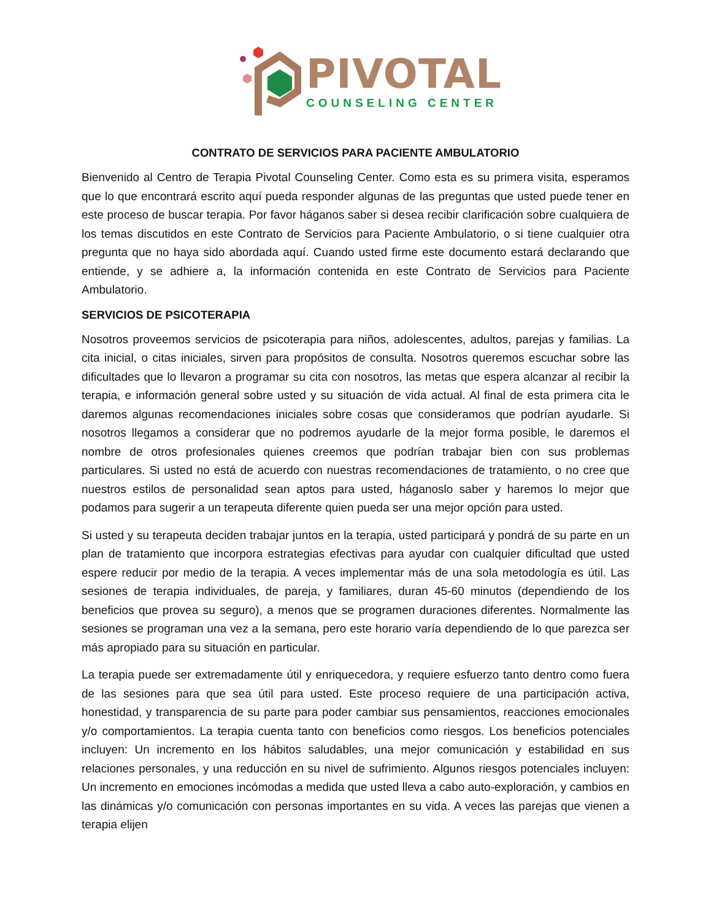PIVOTAL
COUNSELING CENTER
CONTRATO DE SERVICIOS PARA PACIENTE AMBULATORIO
Bienvenido al Centro de Terapia Pivotal Counseling Center. Como esta es su primera visita, esperamos que lo que encontrará escrito aquí pueda responder algunas de las preguntas que usted puede tener en este proceso de buscar terapia. Por favor háganos saber si desea recibir clarificación sobre cualquiera de los temas discutidos en este Contrato de Servicios para Paciente Ambulatorio, o si tiene cualquier otra pregunta que no haya sido abordada aquí. Cuando usted firme este documento estará declarando que entiende, y se adhiere a, la información contenida en este Contrato de Servicios para Paciente Ambulatorio.
SERVICIOS DE PSICOTERAPIA
Nosotros proveemos servicios de psicoterapia para niños, adolescentes, adultos, parejas y familias. La cita inicial, o citas iniciales, sirven para propósitos de consulta. Nosotros queremos escuchar sobre las dificultades que lo llevaron a programar su cita con nosotros, las metas que espera alcanzar al recibir la terapia, e información general sobre usted y su situación de vida actual. Al final de esta primera cita le daremos algunas recomendaciones iniciales sobre cosas que consideramos que podrían ayudarle. Si nosotros llegamos a considerar que no podremos ayudarle de la mejor forma posible, le daremos el nombre de otros profesionales quienes creemos que podrían trabajar bien con sus problemas particulares. Si usted no está de acuerdo con nuestras recomendaciones de tratamiento, o no cree que nuestros estilos de personalidad sean aptos para usted, háganoslo saber y haremos lo mejor que podamos para sugerir a un terapeuta diferente quien pueda ser una mejor opción para usted.
Si usted y su terapeuta deciden trabajar juntos en la terapia, usted participará y pondrá de su parte en un plan de tratamiento que incorpora estrategias efectivas para ayudar con cualquier dificultad que usted espere reducir por medio de la terapia. A veces implementar más de una sola metodología es útil. Las sesiones de terapia individuales, de pareja, y familiares, duran 45-60 minutos (dependiendo de los beneficios que provea su seguro), a menos que se programen duraciones diferentes. Normalmente las sesiones se programan una vez a la semana, pero este horario varía dependiendo de lo que parezca ser más apropiado para su situación en particular.
La terapia puede ser extremadamente útil y enriquecedora, y requiere esfuerzo tanto dentro como fuera de las sesiones para que sea útil para usted. Este proceso requiere de una participación activa, honestidad, y transparencia de su parte para poder cambiar sus pensamientos, reacciones emocionales y/o comportamientos. La terapia cuenta tanto con beneficios como riesgos. Los beneficios potenciales incluyen: Un incremento en los hábitos saludables, una mejor comunicación y estabilidad en sus relaciones personales, y una reducción en su nivel de sufrimiento. Algunos riesgos potenciales incluyen: Un incremento en emociones incómodas a medida que usted lleva a cabo auto-exploración, y cambios en las dinámicas y/o comunicación con personas importantes en su vida. A veces las parejas que vienen a terapia elijen